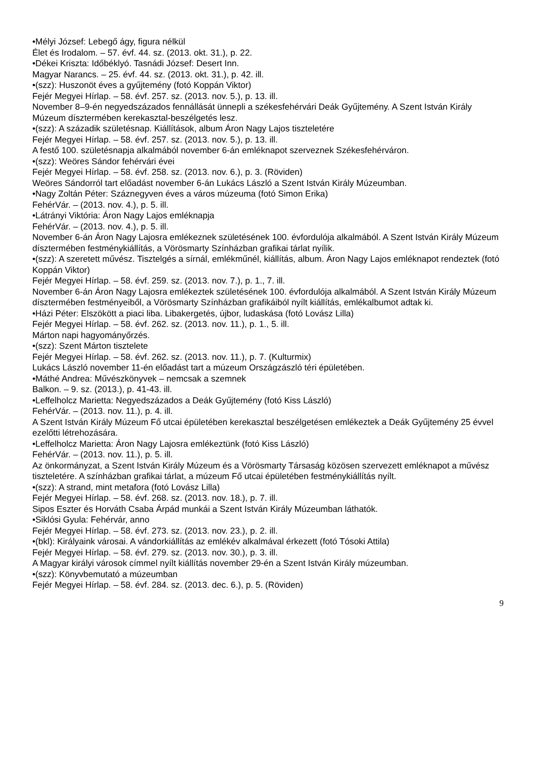•Mélyi József: Lebegő ágy, figura nélkül
Élet és Irodalom. – 57. évf. 44. sz. (2013. okt. 31.), p. 22.
•Dékei Kriszta: Időbéklyó. Tasnádi József: Desert Inn.
Magyar Narancs. – 25. évf. 44. sz. (2013. okt. 31.), p. 42. ill.
•(szz): Huszonöt éves a gyűjtemény (fotó Koppán Viktor)
Fejér Megyei Hírlap. – 58. évf. 257. sz. (2013. nov. 5.), p. 13. ill.
November 8–9-én negyedszázados fennállását ünnepli a székesfehérvári Deák Gyűjtemény. A Szent István Király Múzeum dísztermében kerekasztal-beszélgetés lesz.
•(szz): A századik születésnap. Kiállítások, album Áron Nagy Lajos tiszteletére
Fejér Megyei Hírlap. – 58. évf. 257. sz. (2013. nov. 5.), p. 13. ill.
A festő 100. születésnapja alkalmából november 6-án emléknapot szerveznek Székesfehérváron.
•(szz): Weöres Sándor fehérvári évei
Fejér Megyei Hírlap. – 58. évf. 258. sz. (2013. nov. 6.), p. 3. (Röviden)
Weöres Sándorról tart előadást november 6-án Lukács László a Szent István Király Múzeumban.
•Nagy Zoltán Péter: Száznegyven éves a város múzeuma (fotó Simon Erika)
FehérVár. – (2013. nov. 4.), p. 5. ill.
•Látrányi Viktória: Áron Nagy Lajos emléknapja
FehérVár. – (2013. nov. 4.), p. 5. ill.
November 6-án Áron Nagy Lajosra emlékeznek születésének 100. évfordulója alkalmából. A Szent István Király Múzeum dísztermében festménykiállítás, a Vörösmarty Színházban grafikai tárlat nyílik.
•(szz): A szeretett művész. Tisztelgés a sírnál, emlékműnél, kiállítás, album. Áron Nagy Lajos emléknapot rendeztek (fotó Koppán Viktor)
Fejér Megyei Hírlap. – 58. évf. 259. sz. (2013. nov. 7.), p. 1., 7. ill.
November 6-án Áron Nagy Lajosra emlékeztek születésének 100. évfordulója alkalmából. A Szent István Király Múzeum dísztermében festményeiből, a Vörösmarty Színházban grafikáiból nyílt kiállítás, emlékalbumot adtak ki.
•Házi Péter: Elszökött a piaci liba. Libakergetés, újbor, ludaskása (fotó Lovász Lilla)
Fejér Megyei Hírlap. – 58. évf. 262. sz. (2013. nov. 11.), p. 1., 5. ill.
Márton napi hagyományőrzés.
•(szz): Szent Márton tisztelete
Fejér Megyei Hírlap. – 58. évf. 262. sz. (2013. nov. 11.), p. 7. (Kulturmix)
Lukács László november 11-én előadást tart a múzeum Országzászló téri épületében.
•Máthé Andrea: Művészkönyvek – nemcsak a szemnek
Balkon. – 9. sz. (2013.), p. 41-43. ill.
•Leffelholcz Marietta: Negyedszázados a Deák Gyűjtemény (fotó Kiss László)
FehérVár. – (2013. nov. 11.), p. 4. ill.
A Szent István Király Múzeum Fő utcai épületében kerekasztal beszélgetésen emlékeztek a Deák Gyűjtemény 25 évvel ezelőtti létrehozására.
•Leffelholcz Marietta: Áron Nagy Lajosra emlékeztünk (fotó Kiss László)
FehérVár. – (2013. nov. 11.), p. 5. ill.
Az önkormányzat, a Szent István Király Múzeum és a Vörösmarty Társaság közösen szervezett emléknapot a művész tiszteletére. A színházban grafikai tárlat, a múzeum Fő utcai épületében festménykiállítás nyílt.
•(szz): A strand, mint metafora (fotó Lovász Lilla)
Fejér Megyei Hírlap. – 58. évf. 268. sz. (2013. nov. 18.), p. 7. ill.
Sipos Eszter és Horváth Csaba Árpád munkái a Szent István Király Múzeumban láthatók.
•Siklósi Gyula: Fehérvár, anno
Fejér Megyei Hírlap. – 58. évf. 273. sz. (2013. nov. 23.), p. 2. ill.
•(bkl): Királyaink városai. A vándorkiállítás az emlékév alkalmával érkezett (fotó Tósoki Attila)
Fejér Megyei Hírlap. – 58. évf. 279. sz. (2013. nov. 30.), p. 3. ill.
A Magyar királyi városok címmel nyílt kiállítás november 29-én a Szent István Király múzeumban.
•(szz): Könyvbemutató a múzeumban
Fejér Megyei Hírlap. – 58. évf. 284. sz. (2013. dec. 6.), p. 5. (Röviden)
9